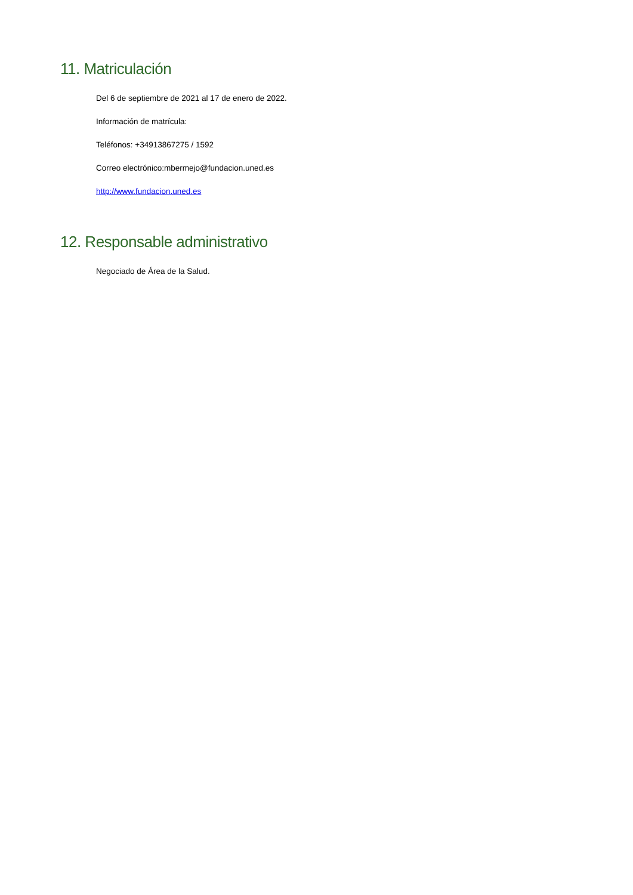11. Matriculación
Del 6 de septiembre de 2021 al 17 de enero de 2022.
Información de matrícula:
Teléfonos: +34913867275 / 1592
Correo electrónico:mbermejo@fundacion.uned.es
http://www.fundacion.uned.es
12. Responsable administrativo
Negociado de Área de la Salud.